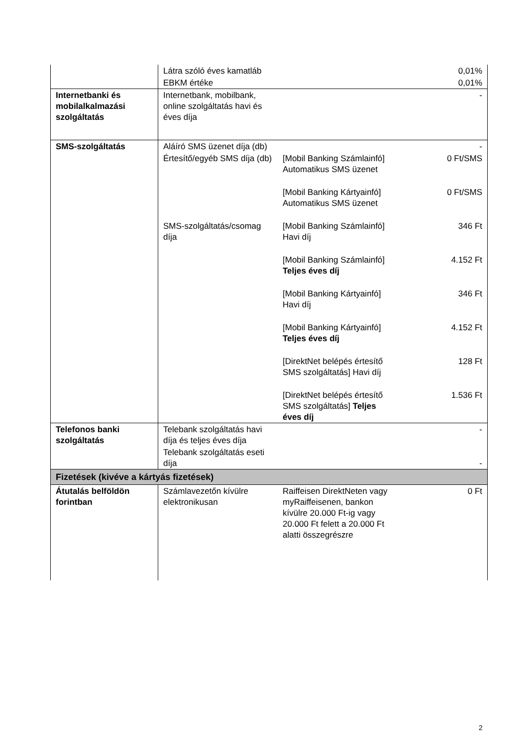| | Látra szóló éves kamatláb | | 0,01% |
| | EBKM értéke | | 0,01% |
| Internetbanki és mobilalkalmazási szolgáltatás | Internetbank, mobilbank, online szolgáltatás havi és éves díja | | - |
| SMS-szolgáltatás | Aláíró SMS üzenet díja (db) | | - |
| | Értesítő/egyéb SMS díja (db) | [Mobil Banking Számlainfó] Automatikus SMS üzenet | 0 Ft/SMS |
| | | [Mobil Banking Kártyainfó] Automatikus SMS üzenet | 0 Ft/SMS |
| | SMS-szolgáltatás/csomag díja | [Mobil Banking Számlainfó] Havi díj | 346 Ft |
| | | [Mobil Banking Számlainfó] Teljes éves díj | 4.152 Ft |
| | | [Mobil Banking Kártyainfó] Havi díj | 346 Ft |
| | | [Mobil Banking Kártyainfó] Teljes éves díj | 4.152 Ft |
| | | [DirektNet belépés értesítő SMS szolgáltatás] Havi díj | 128 Ft |
| | | [DirektNet belépés értesítő SMS szolgáltatás] Teljes éves díj | 1.536 Ft |
| Telefonos banki szolgáltatás | Telebank szolgáltatás havi díja és teljes éves díja | | - |
| | Telebank szolgáltatás eseti díja | | - |
| Fizetések (kivéve a kártyás fizetések) | | | |
| Átutalás belföldön forintban | Számlavezetőn kívülre elektronikusan | Raiffeisen DirektNeten vagy myRaiffeisenen, bankon kívülre 20.000 Ft-ig vagy 20.000 Ft felett a 20.000 Ft alatti összegrészre | 0 Ft |
2